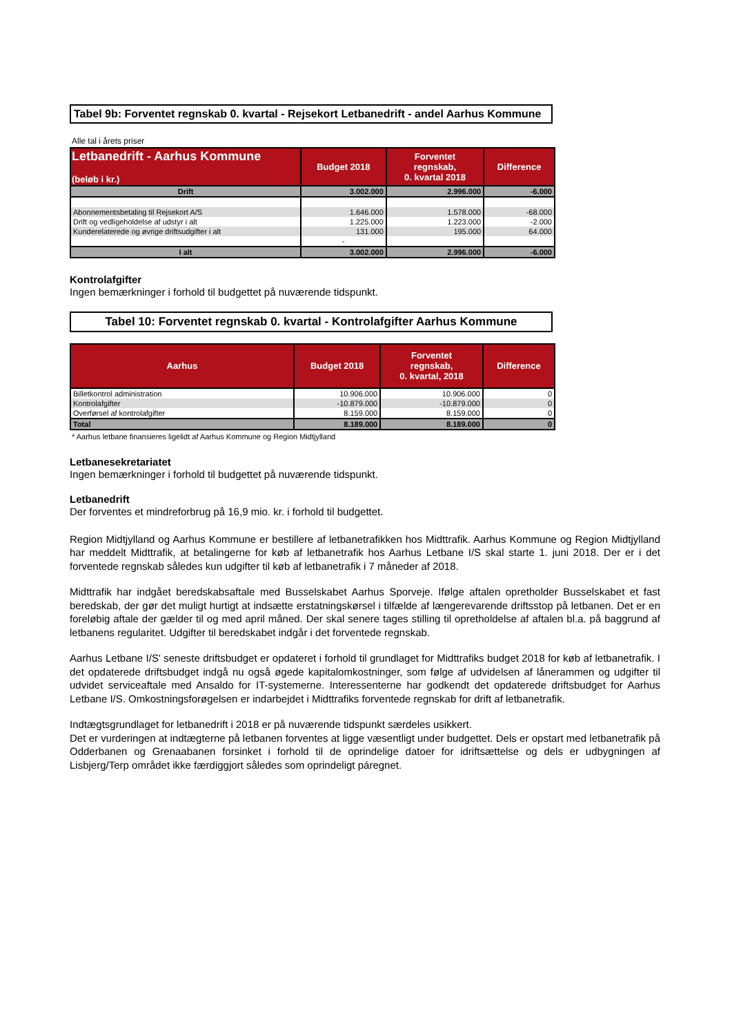Tabel 9b: Forventet regnskab 0. kvartal - Rejsekort Letbanedrift - andel Aarhus Kommune
Alle tal i årets priser
| Letbanedrift - Aarhus Kommune (beløb i kr.) | Budget 2018 | Forventet regnskab, 0. kvartal 2018 | Difference |
| --- | --- | --- | --- |
| Drift | 3.002.000 | 2.996.000 | -6.000 |
| Abonnementsbetaling til Rejsekort A/S | 1.646.000 | 1.578.000 | -68.000 |
| Drift og vedligeholdelse af udstyr i alt | 1.225.000 | 1.223.000 | -2.000 |
| Kunderelaterede og øvrige driftsudgifter i alt | 131.000 | 195.000 | 64.000 |
| | - | | |
| I alt | 3.002.000 | 2.996.000 | -6.000 |
Kontrolafgifter
Ingen bemærkninger i forhold til budgettet på nuværende tidspunkt.
Tabel 10: Forventet regnskab 0. kvartal - Kontrolafgifter Aarhus Kommune
| Aarhus | Budget 2018 | Forventet regnskab, 0. kvartal, 2018 | Difference |
| --- | --- | --- | --- |
| Billetkontrol administration | 10.906.000 | 10.906.000 | 0 |
| Kontrolafgifter | -10.879.000 | -10.879.000 | 0 |
| Overførsel af kontrolafgifter | 8.159.000 | 8.159.000 | 0 |
| Total | 8.189.000 | 8.189.000 | 0 |
* Aarhus letbane finansieres ligelidt af Aarhus Kommune og Region Midtjylland
Letbanesekretariatet
Ingen bemærkninger i forhold til budgettet på nuværende tidspunkt.
Letbanedrift
Der forventes et mindreforbrug på 16,9 mio. kr. i forhold til budgettet.
Region Midtjylland og Aarhus Kommune er bestillere af letbanetrafikken hos Midttrafik. Aarhus Kommune og Region Midtjylland har meddelt Midttrafik, at betalingerne for køb af letbanetrafik hos Aarhus Letbane I/S skal starte 1. juni 2018. Der er i det forventede regnskab således kun udgifter til køb af letbanetrafik i 7 måneder af 2018.
Midttrafik har indgået beredskabsaftale med Busselskabet Aarhus Sporveje. Ifølge aftalen opretholder Busselskabet et fast beredskab, der gør det muligt hurtigt at indsætte erstatningskørsel i tilfælde af længerevarende driftsstop på letbanen. Det er en foreløbig aftale der gælder til og med april måned. Der skal senere tages stilling til opretholdelse af aftalen bl.a. på baggrund af letbanens regularitet. Udgifter til beredskabet indgår i det forventede regnskab.
Aarhus Letbane I/S' seneste driftsbudget er opdateret i forhold til grundlaget for Midttrafiks budget 2018 for køb af letbanetrafik. I det opdaterede driftsbudget indgå nu også øgede kapitalomkostninger, som følge af udvidelsen af lånerammen og udgifter til udvidet serviceaftale med Ansaldo for IT-systemerne. Interessenterne har godkendt det opdaterede driftsbudget for Aarhus Letbane I/S. Omkostningsforøgelsen er indarbejdet i Midttrafiks forventede regnskab for drift af letbanetrafik.
Indtægtsgrundlaget for letbanedrift i 2018 er på nuværende tidspunkt særdeles usikkert.
Det er vurderingen at indtægterne på letbanen forventes at ligge væsentligt under budgettet. Dels er opstart med letbanetrafik på Odderbanen og Grenaabanen forsinket i forhold til de oprindelige datoer for idriftsættelse og dels er udbygningen af Lisbjerg/Terp området ikke færdiggjort således som oprindeligt páregnet.